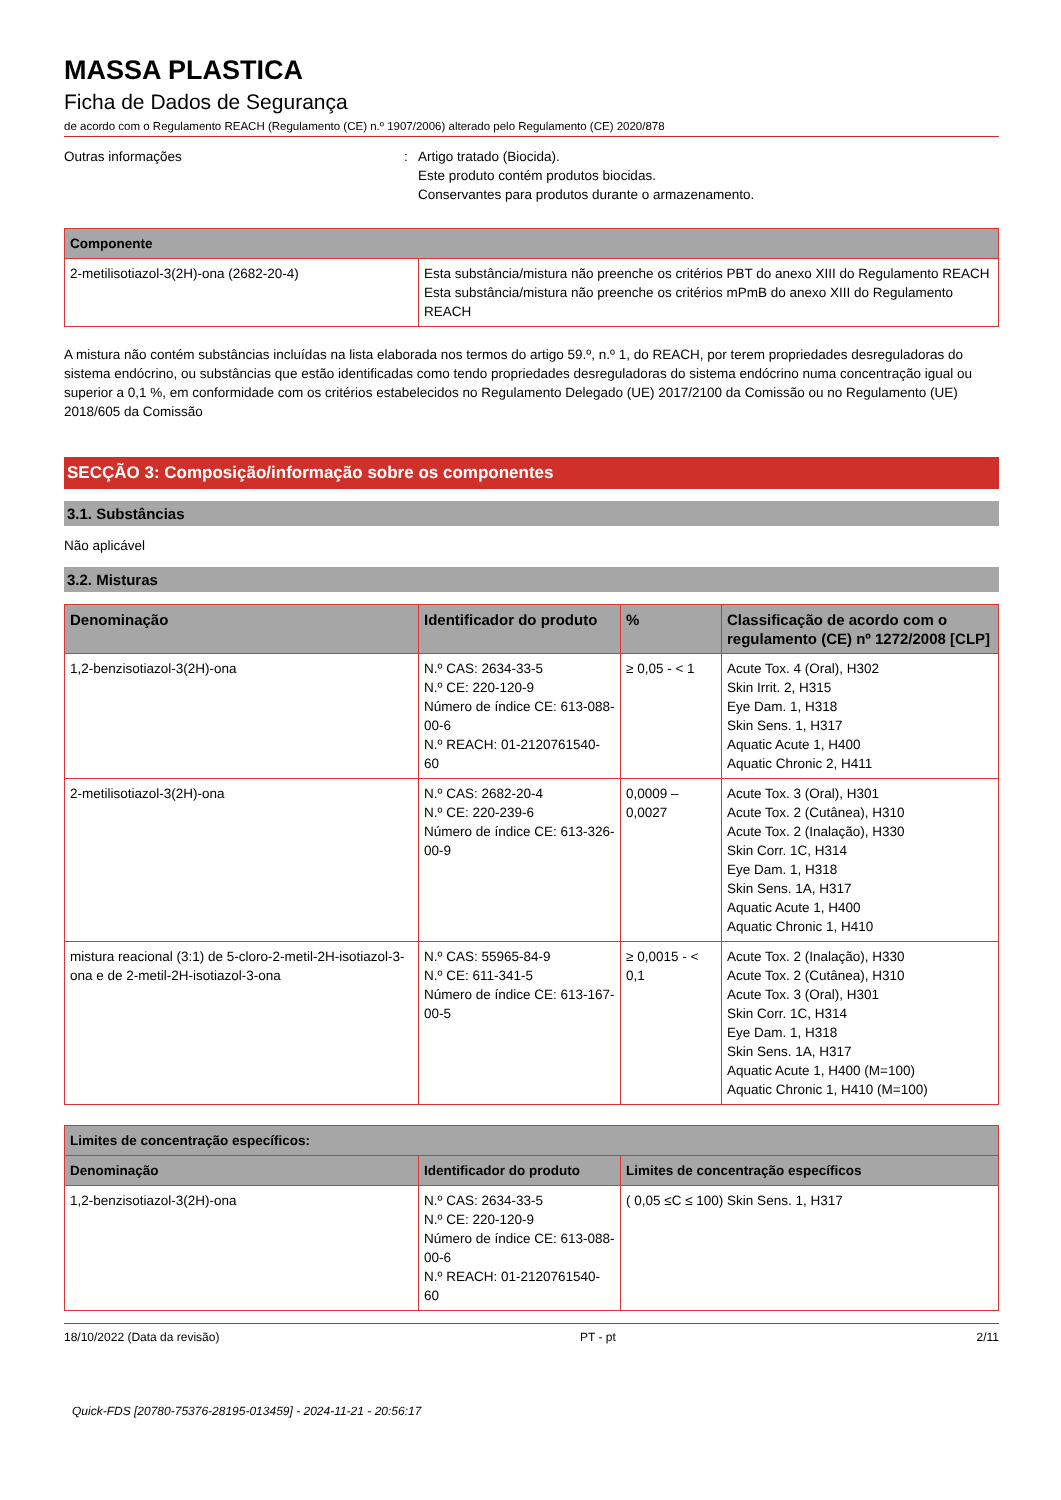MASSA PLASTICA
Ficha de Dados de Segurança
de acordo com o Regulamento REACH (Regulamento (CE) n.º 1907/2006) alterado pelo Regulamento (CE) 2020/878
Outras informações : Artigo tratado (Biocida).
Este produto contém produtos biocidas.
Conservantes para produtos durante o armazenamento.
| Componente | |
| --- | --- |
| 2-metilisotiazol-3(2H)-ona (2682-20-4) | Esta substância/mistura não preenche os critérios PBT do anexo XIII do Regulamento REACH Esta substância/mistura não preenche os critérios mPmB do anexo XIII do Regulamento REACH |
A mistura não contém substâncias incluídas na lista elaborada nos termos do artigo 59.º, n.º 1, do REACH, por terem propriedades desreguladoras do sistema endócrino, ou substâncias que estão identificadas como tendo propriedades desreguladoras do sistema endócrino numa concentração igual ou superior a 0,1 %, em conformidade com os critérios estabelecidos no Regulamento Delegado (UE) 2017/2100 da Comissão ou no Regulamento (UE) 2018/605 da Comissão
SECÇÃO 3: Composição/informação sobre os componentes
3.1. Substâncias
Não aplicável
3.2. Misturas
| Denominação | Identificador do produto | % | Classificação de acordo com o regulamento (CE) nº 1272/2008 [CLP] |
| --- | --- | --- | --- |
| 1,2-benzisotiazol-3(2H)-ona | N.º CAS: 2634-33-5 N.º CE: 220-120-9 Número de índice CE: 613-088-00-6 N.º REACH: 01-2120761540-60 | ≥ 0,05 - < 1 | Acute Tox. 4 (Oral), H302 Skin Irrit. 2, H315 Eye Dam. 1, H318 Skin Sens. 1, H317 Aquatic Acute 1, H400 Aquatic Chronic 2, H411 |
| 2-metilisotiazol-3(2H)-ona | N.º CAS: 2682-20-4 N.º CE: 220-239-6 Número de índice CE: 613-326-00-9 | 0,0009 – 0,0027 | Acute Tox. 3 (Oral), H301 Acute Tox. 2 (Cutânea), H310 Acute Tox. 2 (Inalação), H330 Skin Corr. 1C, H314 Eye Dam. 1, H318 Skin Sens. 1A, H317 Aquatic Acute 1, H400 Aquatic Chronic 1, H410 |
| mistura reacional (3:1) de 5-cloro-2-metil-2H-isotiazol-3-ona e de 2-metil-2H-isotiazol-3-ona | N.º CAS: 55965-84-9 N.º CE: 611-341-5 Número de índice CE: 613-167-00-5 | ≥ 0,0015 - < 0,1 | Acute Tox. 2 (Inalação), H330 Acute Tox. 2 (Cutânea), H310 Acute Tox. 3 (Oral), H301 Skin Corr. 1C, H314 Eye Dam. 1, H318 Skin Sens. 1A, H317 Aquatic Acute 1, H400 (M=100) Aquatic Chronic 1, H410 (M=100) |
| Limites de concentração específicos: | | |
| --- | --- | --- |
| Denominação | Identificador do produto | Limites de concentração específicos |
| 1,2-benzisotiazol-3(2H)-ona | N.º CAS: 2634-33-5 N.º CE: 220-120-9 Número de índice CE: 613-088-00-6 N.º REACH: 01-2120761540-60 | ( 0,05 ≤C ≤ 100) Skin Sens. 1, H317 |
18/10/2022 (Data da revisão) PT - pt 2/11
Quick-FDS [20780-75376-28195-013459] - 2024-11-21 - 20:56:17